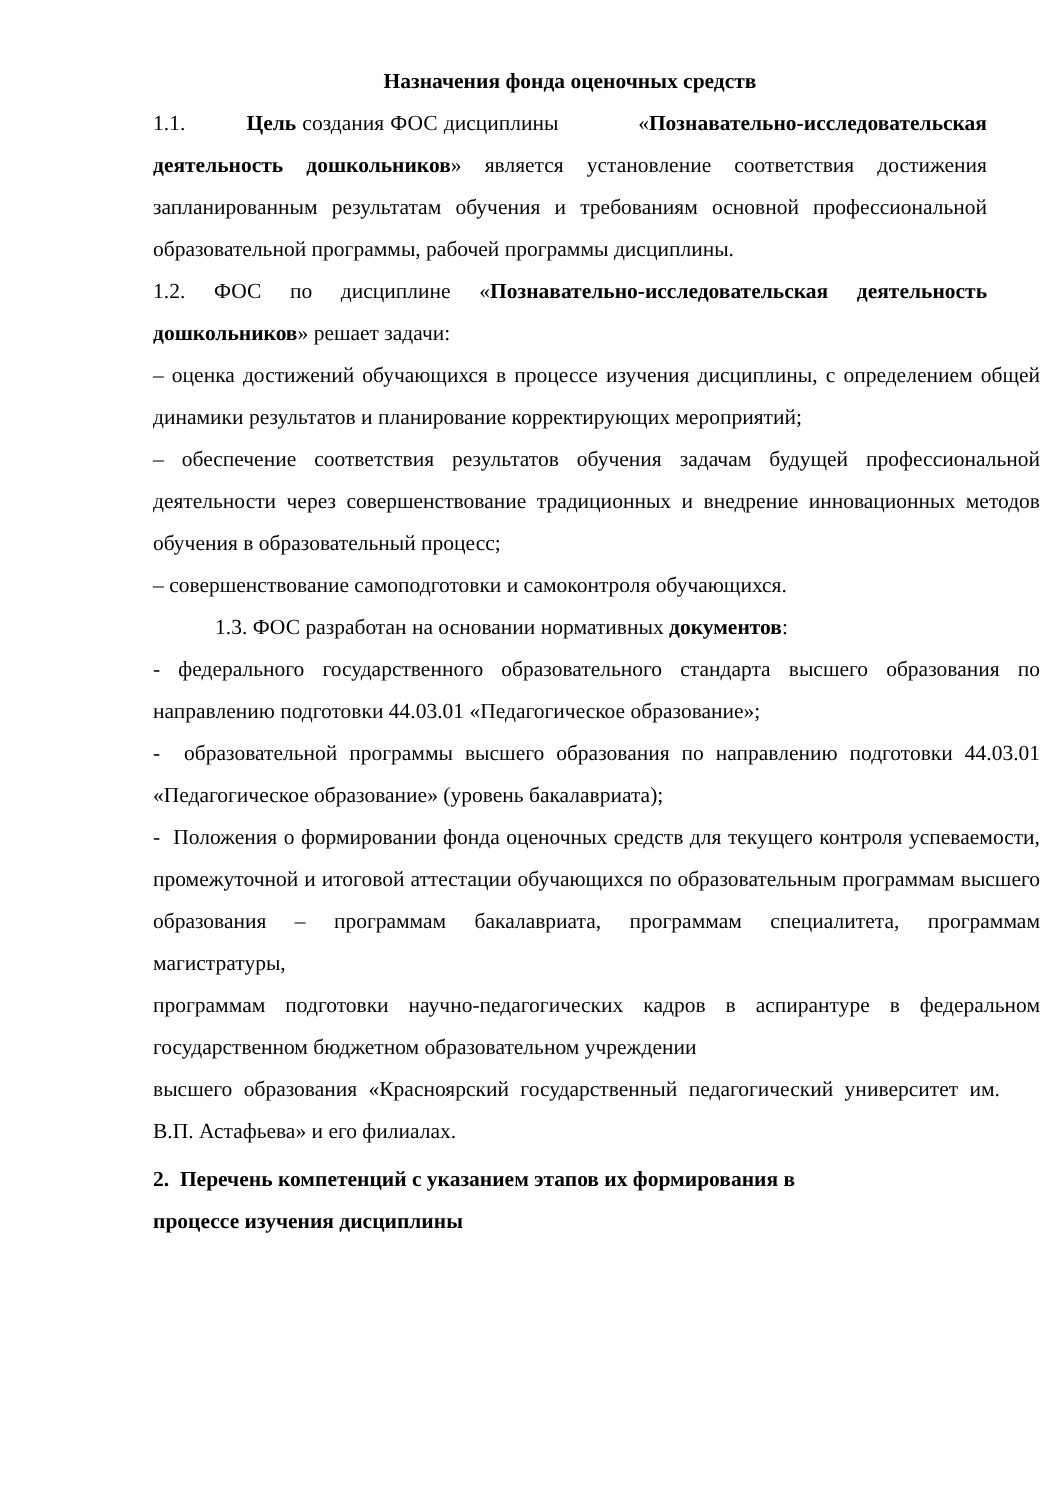Назначения фонда оценочных средств
1.1. Цель создания ФОС дисциплины «Познавательно-исследовательская деятельность дошкольников» является установление соответствия достижения запланированным результатам обучения и требованиям основной профессиональной образовательной программы, рабочей программы дисциплины.
1.2. ФОС по дисциплине «Познавательно-исследовательская деятельность дошкольников» решает задачи:
– оценка достижений обучающихся в процессе изучения дисциплины, с определением общей динамики результатов и планирование корректирующих мероприятий;
– обеспечение соответствия результатов обучения задачам будущей профессиональной деятельности через совершенствование традиционных и внедрение инновационных методов обучения в образовательный процесс;
– совершенствование самоподготовки и самоконтроля обучающихся.
1.3. ФОС разработан на основании нормативных документов:
- федерального государственного образовательного стандарта высшего образования по направлению подготовки 44.03.01 «Педагогическое образование»;
- образовательной программы высшего образования по направлению подготовки 44.03.01 «Педагогическое образование» (уровень бакалавриата);
- Положения о формировании фонда оценочных средств для текущего контроля успеваемости, промежуточной и итоговой аттестации обучающихся по образовательным программам высшего образования – программам бакалавриата, программам специалитета, программам магистратуры,
программам подготовки научно-педагогических кадров в аспирантуре в федеральном государственном бюджетном образовательном учреждении
высшего образования «Красноярский государственный педагогический университет им. В.П. Астафьева» и его филиалах.
2. Перечень компетенций с указанием этапов их формирования в
процессе изучения дисциплины